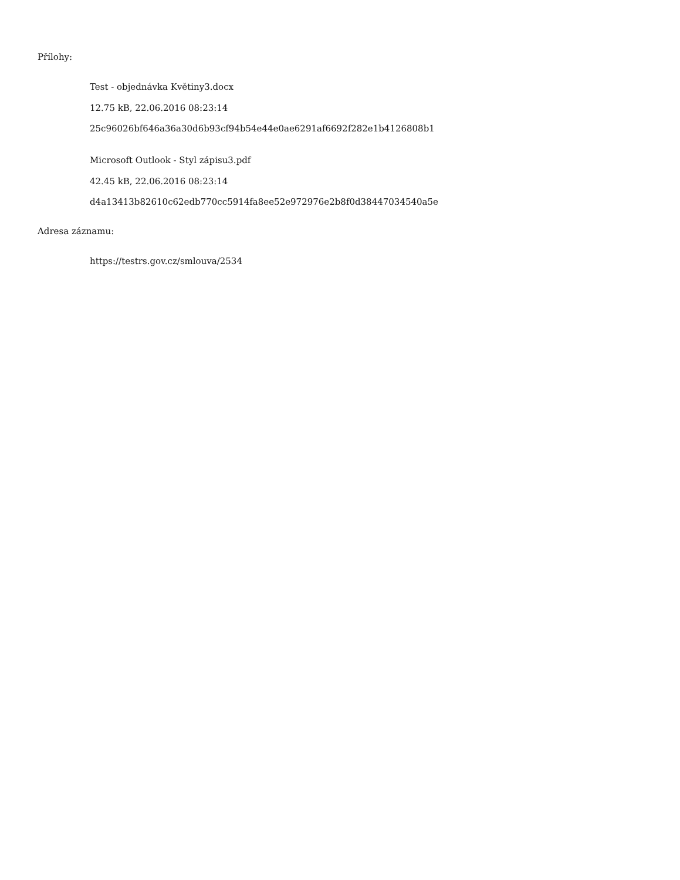Přílohy:
Test - objednávka Květiny3.docx
12.75 kB, 22.06.2016 08:23:14
25c96026bf646a36a30d6b93cf94b54e44e0ae6291af6692f282e1b4126808b1
Microsoft Outlook - Styl zápisu3.pdf
42.45 kB, 22.06.2016 08:23:14
d4a13413b82610c62edb770cc5914fa8ee52e972976e2b8f0d38447034540a5e
Adresa záznamu:
https://testrs.gov.cz/smlouva/2534